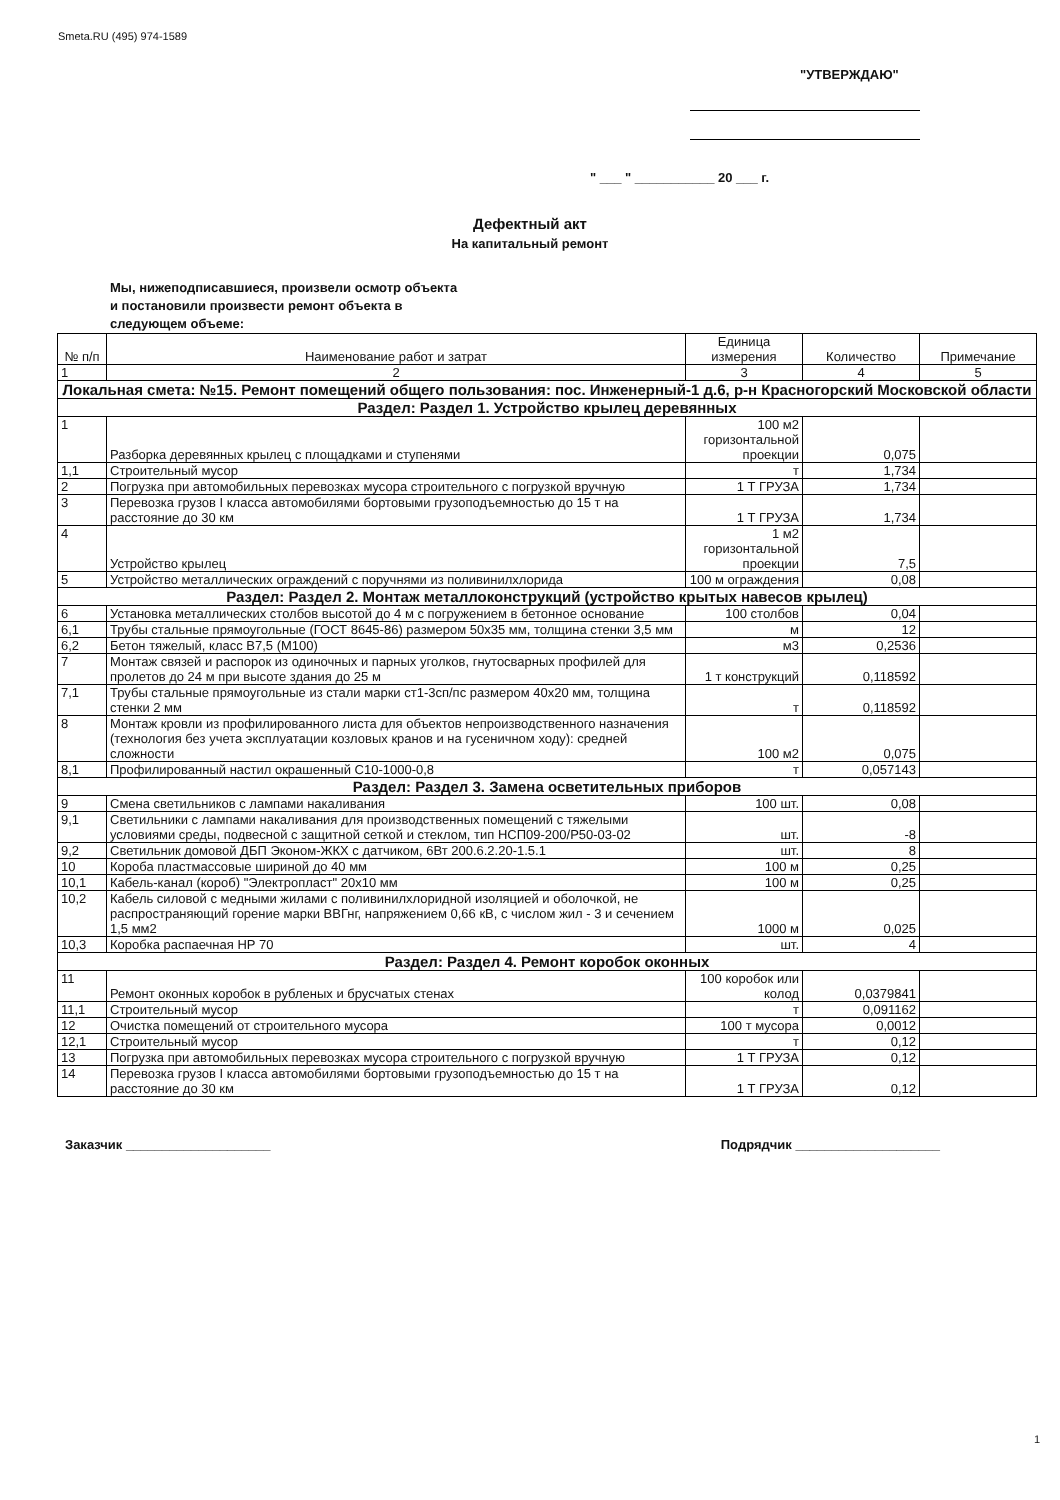Smeta.RU (495) 974-1589
"УТВЕРЖДАЮ"
" ___ " ___________ 20 ___ г.
Дефектный акт
На капитальный ремонт
Мы, нижеподписавшиеся, произвели осмотр объекта
и постановили произвести ремонт объекта в
следующем объеме:
| № п/п | Наименование работ и затрат | Единица измерения | Количество | Примечание |
| --- | --- | --- | --- | --- |
| 1 | 2 | 3 | 4 | 5 |
| Локальная смета: №15. Ремонт помещений общего пользования: пос. Инженерный-1 д.6, р-н Красногорский Московской области | | | | |
| Раздел: Раздел 1. Устройство крылец деревянных | | | | |
| 1 | Разборка деревянных крылец с площадками и ступенями | 100 м2 горизонтальной проекции | 0,075 | |
| 1,1 | Строительный мусор | т | 1,734 | |
| 2 | Погрузка при автомобильных перевозках мусора строительного с погрузкой вручную | 1 Т ГРУЗА | 1,734 | |
| 3 | Перевозка грузов I класса автомобилями бортовыми грузоподъемностью до 15 т на расстояние до 30 км | 1 Т ГРУЗА | 1,734 | |
| 4 | Устройство крылец | 1 м2 горизонтальной проекции | 7,5 | |
| 5 | Устройство металлических ограждений с поручнями из поливинилхлорида | 100 м ограждения | 0,08 | |
| Раздел: Раздел 2. Монтаж металлоконструкций (устройство крытых навесов крылец) | | | | |
| 6 | Установка металлических столбов высотой до 4 м с погружением в бетонное основание | 100 столбов | 0,04 | |
| 6,1 | Трубы стальные прямоугольные (ГОСТ 8645-86) размером 50x35 мм, толщина стенки 3,5 мм | м | 12 | |
| 6,2 | Бетон тяжелый, класс В7,5 (М100) | м3 | 0,2536 | |
| 7 | Монтаж связей и распорок из одиночных и парных уголков, гнутосварных профилей для пролетов до 24 м при высоте здания до 25 м | 1 т конструкций | 0,118592 | |
| 7,1 | Трубы стальные прямоугольные из стали марки ст1-3сп/пс размером 40x20 мм, толщина стенки 2 мм | т | 0,118592 | |
| 8 | Монтаж кровли из профилированного листа для объектов непроизводственного назначения (технология без учета эксплуатации козловых кранов и на гусеничном ходу): средней сложности | 100 м2 | 0,075 | |
| 8,1 | Профилированный настил окрашенный С10-1000-0,8 | т | 0,057143 | |
| Раздел: Раздел 3. Замена осветительных приборов | | | | |
| 9 | Смена светильников с лампами накаливания | 100 шт. | 0,08 | |
| 9,1 | Светильники с лампами накаливания для производственных помещений с тяжелыми условиями среды, подвесной с защитной сеткой и стеклом, тип НСП09-200/Р50-03-02 | шт. | -8 | |
| 9,2 | Светильник домовой ДБП Эконом-ЖКХ с датчиком, 6Вт 200.6.2.20-1.5.1 | шт. | 8 | |
| 10 | Короба пластмассовые шириной до 40 мм | 100 м | 0,25 | |
| 10,1 | Кабель-канал (короб) "Электропласт" 20x10 мм | 100 м | 0,25 | |
| 10,2 | Кабель силовой с медными жилами с поливинилхлоридной изоляцией и оболочкой, не распространяющий горение марки ВВГнг, напряжением 0,66 кВ, с числом жил - 3 и сечением 1,5 мм2 | 1000 м | 0,025 | |
| 10,3 | Коробка распаечная НР 70 | шт. | 4 | |
| Раздел: Раздел 4. Ремонт коробок оконных | | | | |
| 11 | Ремонт оконных коробок в рубленых и брусчатых стенах | 100 коробок или колод | 0,0379841 | |
| 11,1 | Строительный мусор | т | 0,091162 | |
| 12 | Очистка помещений от строительного мусора | 100 т мусора | 0,0012 | |
| 12,1 | Строительный мусор | т | 0,12 | |
| 13 | Погрузка при автомобильных перевозках мусора строительного с погрузкой вручную | 1 Т ГРУЗА | 0,12 | |
| 14 | Перевозка грузов I класса автомобилями бортовыми грузоподъемностью до 15 т на расстояние до 30 км | 1 Т ГРУЗА | 0,12 | |
Заказчик ____________________ Подрядчик ____________________
1